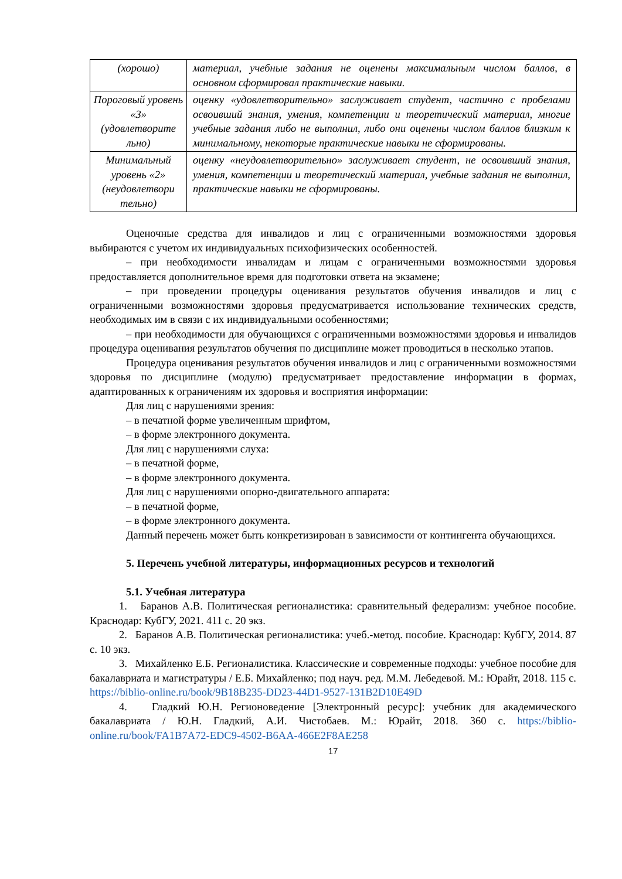| (хорошо) | материал, учебные задания не оценены максимальным числом баллов, в основном сформировал практические навыки. |
| Пороговый уровень «3» (удовлетворите льно) | оценку «удовлетворительно» заслуживает студент, частично с пробелами освоивший знания, умения, компетенции и теоретический материал, многие учебные задания либо не выполнил, либо они оценены числом баллов близким к минимальному, некоторые практические навыки не сформированы. |
| Минимальный уровень «2» (неудовлетвори тельно) | оценку «неудовлетворительно» заслуживает студент, не освоивший знания, умения, компетенции и теоретический материал, учебные задания не выполнил, практические навыки не сформированы. |
Оценочные средства для инвалидов и лиц с ограниченными возможностями здоровья выбираются с учетом их индивидуальных психофизических особенностей.
– при необходимости инвалидам и лицам с ограниченными возможностями здоровья предоставляется дополнительное время для подготовки ответа на экзамене;
– при проведении процедуры оценивания результатов обучения инвалидов и лиц с ограниченными возможностями здоровья предусматривается использование технических средств, необходимых им в связи с их индивидуальными особенностями;
– при необходимости для обучающихся с ограниченными возможностями здоровья и инвалидов процедура оценивания результатов обучения по дисциплине может проводиться в несколько этапов.
Процедура оценивания результатов обучения инвалидов и лиц с ограниченными возможностями здоровья по дисциплине (модулю) предусматривает предоставление информации в формах, адаптированных к ограничениям их здоровья и восприятия информации:
Для лиц с нарушениями зрения:
– в печатной форме увеличенным шрифтом,
– в форме электронного документа.
Для лиц с нарушениями слуха:
– в печатной форме,
– в форме электронного документа.
Для лиц с нарушениями опорно-двигательного аппарата:
– в печатной форме,
– в форме электронного документа.
Данный перечень может быть конкретизирован в зависимости от контингента обучающихся.
5. Перечень учебной литературы, информационных ресурсов и технологий
5.1. Учебная литература
1. Баранов А.В. Политическая регионалистика: сравнительный федерализм: учебное пособие. Краснодар: КубГУ, 2021. 411 с. 20 экз.
2. Баранов А.В. Политическая регионалистика: учеб.-метод. пособие. Краснодар: КубГУ, 2014. 87 с. 10 экз.
3. Михайленко Е.Б. Регионалистика. Классические и современные подходы: учебное пособие для бакалавриата и магистратуры / Е.Б. Михайленко; под науч. ред. М.М. Лебедевой. М.: Юрайт, 2018. 115 с. https://biblio-online.ru/book/9B18B235-DD23-44D1-9527-131B2D10E49D
4. Гладкий Ю.Н. Регионоведение [Электронный ресурс]: учебник для академического бакалавриата / Ю.Н. Гладкий, А.И. Чистобаев. М.: Юрайт, 2018. 360 с. https://biblio-online.ru/book/FA1B7A72-EDC9-4502-B6AA-466E2F8AE258
17